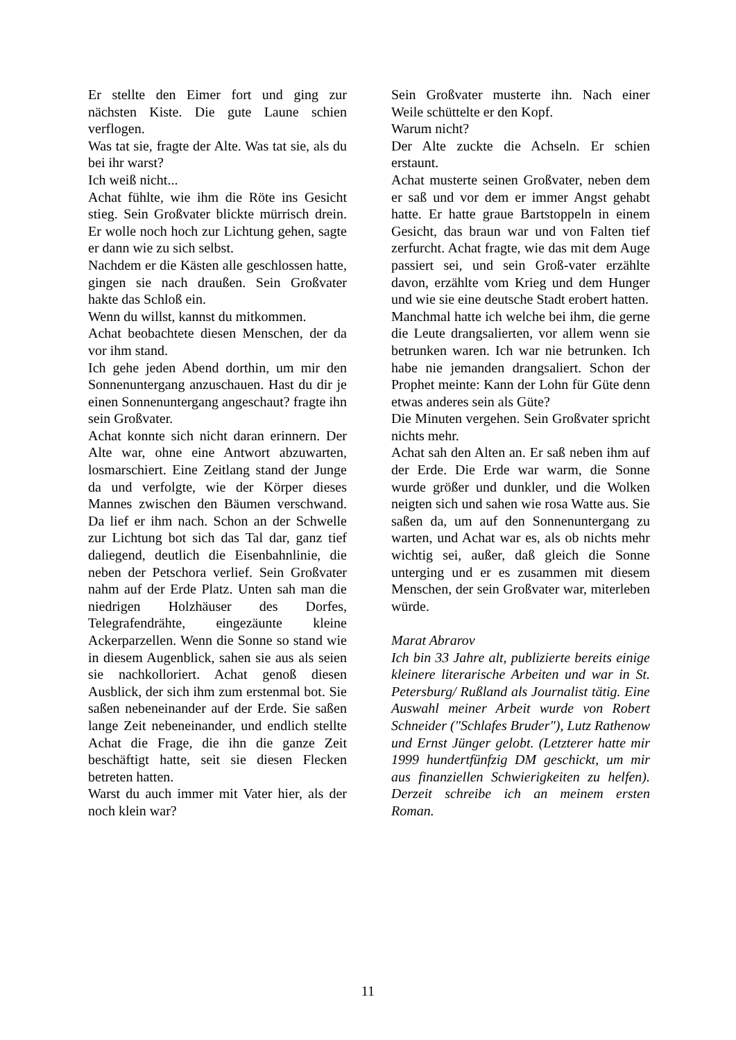Er stellte den Eimer fort und ging zur nächsten Kiste. Die gute Laune schien verflogen.
Was tat sie, fragte der Alte. Was tat sie, als du bei ihr warst?
Ich weiß nicht...
Achat fühlte, wie ihm die Röte ins Gesicht stieg. Sein Großvater blickte mürrisch drein. Er wolle noch hoch zur Lichtung gehen, sagte er dann wie zu sich selbst.
Nachdem er die Kästen alle geschlossen hatte, gingen sie nach draußen. Sein Großvater hakte das Schloß ein.
Wenn du willst, kannst du mitkommen.
Achat beobachtete diesen Menschen, der da vor ihm stand.
Ich gehe jeden Abend dorthin, um mir den Sonnenuntergang anzuschauen. Hast du dir je einen Sonnenuntergang angeschaut? fragte ihn sein Großvater.
Achat konnte sich nicht daran erinnern. Der Alte war, ohne eine Antwort abzuwarten, losmarschiert. Eine Zeitlang stand der Junge da und verfolgte, wie der Körper dieses Mannes zwischen den Bäumen verschwand. Da lief er ihm nach. Schon an der Schwelle zur Lichtung bot sich das Tal dar, ganz tief daliegend, deutlich die Eisenbahnlinie, die neben der Petschora verlief. Sein Großvater nahm auf der Erde Platz. Unten sah man die niedrigen Holzhäuser des Dorfes, Telegrafendrähte, eingezäunte kleine Ackerparzellen. Wenn die Sonne so stand wie in diesem Augenblick, sahen sie aus als seien sie nachkolloriert. Achat genoß diesen Ausblick, der sich ihm zum erstenmal bot. Sie saßen nebeneinander auf der Erde. Sie saßen lange Zeit nebeneinander, und endlich stellte Achat die Frage, die ihn die ganze Zeit beschäftigt hatte, seit sie diesen Flecken betreten hatten.
Warst du auch immer mit Vater hier, als der noch klein war?
Sein Großvater musterte ihn. Nach einer Weile schüttelte er den Kopf.
Warum nicht?
Der Alte zuckte die Achseln. Er schien erstaunt.
Achat musterte seinen Großvater, neben dem er saß und vor dem er immer Angst gehabt hatte. Er hatte graue Bartstoppeln in einem Gesicht, das braun war und von Falten tief zerfurcht. Achat fragte, wie das mit dem Auge passiert sei, und sein Groß-vater erzählte davon, erzählte vom Krieg und dem Hunger und wie sie eine deutsche Stadt erobert hatten.
Manchmal hatte ich welche bei ihm, die gerne die Leute drangsalierten, vor allem wenn sie betrunken waren. Ich war nie betrunken. Ich habe nie jemanden drangsaliert. Schon der Prophet meinte: Kann der Lohn für Güte denn etwas anderes sein als Güte?
Die Minuten vergehen. Sein Großvater spricht nichts mehr.
Achat sah den Alten an. Er saß neben ihm auf der Erde. Die Erde war warm, die Sonne wurde größer und dunkler, und die Wolken neigten sich und sahen wie rosa Watte aus. Sie saßen da, um auf den Sonnenuntergang zu warten, und Achat war es, als ob nichts mehr wichtig sei, außer, daß gleich die Sonne unterging und er es zusammen mit diesem Menschen, der sein Großvater war, miterleben würde.
Marat Abrarov
Ich bin 33 Jahre alt, publizierte bereits einige kleinere literarische Arbeiten und war in St. Petersburg/ Rußland als Journalist tätig. Eine Auswahl meiner Arbeit wurde von Robert Schneider ("Schlafes Bruder"), Lutz Rathenow und Ernst Jünger gelobt. (Letzterer hatte mir 1999 hundertfünfzig DM geschickt, um mir aus finanziellen Schwierigkeiten zu helfen). Derzeit schreibe ich an meinem ersten Roman.
11